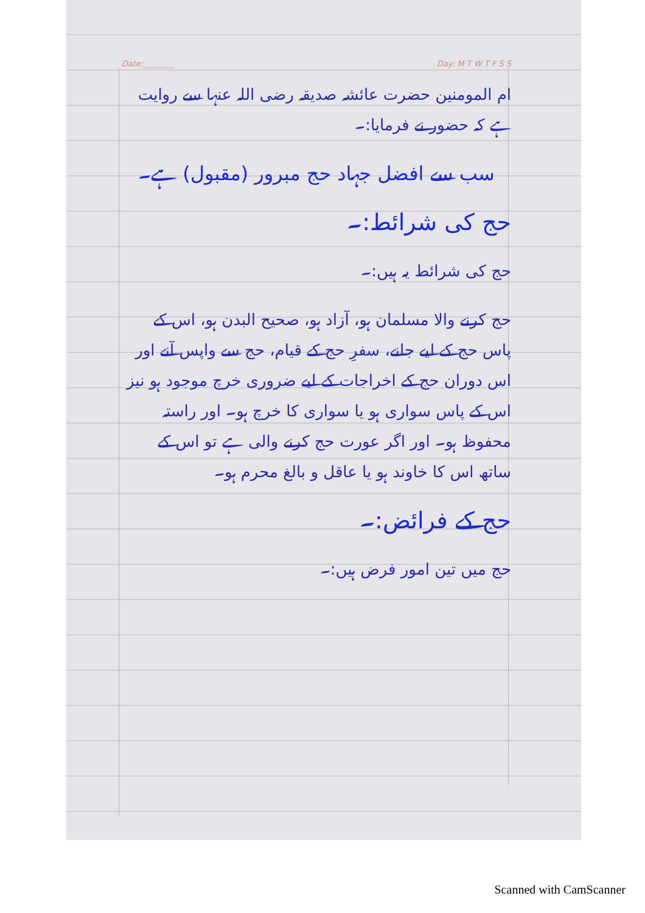Date:________ Day: M T W T F S S
ام المومنین حضرت عائشہ صدیقہ رضی اللہ عنہا سے روایت ہے کہ حضور نے فرمایا:۔
سب سے افضل جہاد حج مبرور (مقبول) ہے۔
حج کی شرائط:۔
حج کی شرائط یہ ہیں:۔
حج کرنے والا مسلمان ہو، آزاد ہو، صحیح البدن ہو، اس کے پاس حج کے لیے جانے، سفرِ حج کے قیام، حج سے واپس آنے اور اس دوران حج کے اخراجات کے لیے ضروری خرچ موجود ہو نیز اس کے پاس سواری ہو یا سواری کا خرچ ہو۔ اور راستہ محفوظ ہو۔ اور اگر عورت حج کرنے والی ہے تو اس کے ساتھ اس کا خاوند ہو یا عاقل و بالغ محرم ہو۔
حج کے فرائض:۔
حج میں تین امور فرض ہیں:۔
Scanned with CamScanner